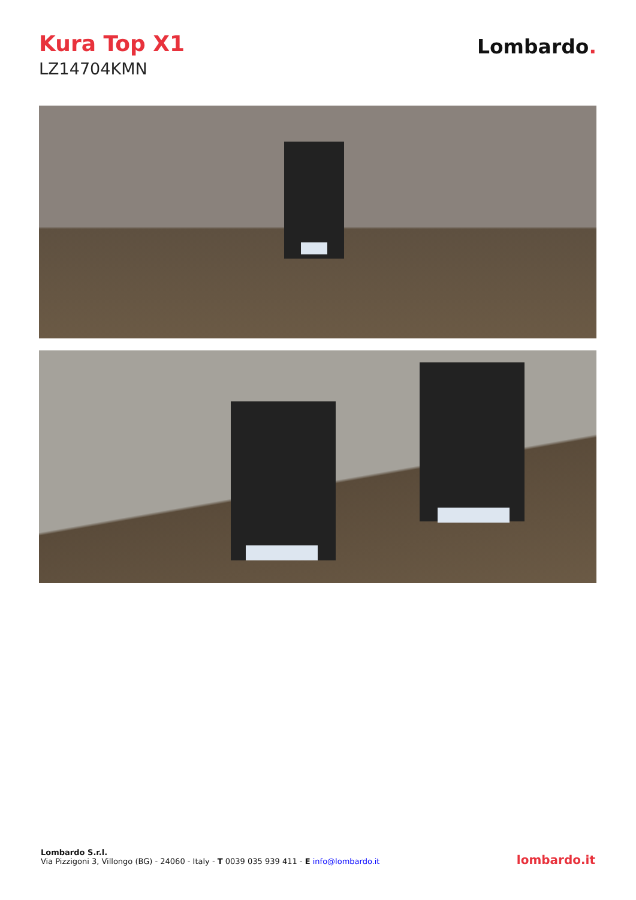Kura Top X1
LZ14704KMN
Lombardo.
Lombardo S.r.l.
Via Pizzigoni 3, Villongo (BG) - 24060 - Italy - T 0039 035 939 411 - E info@lombardo.it
lombardo.it